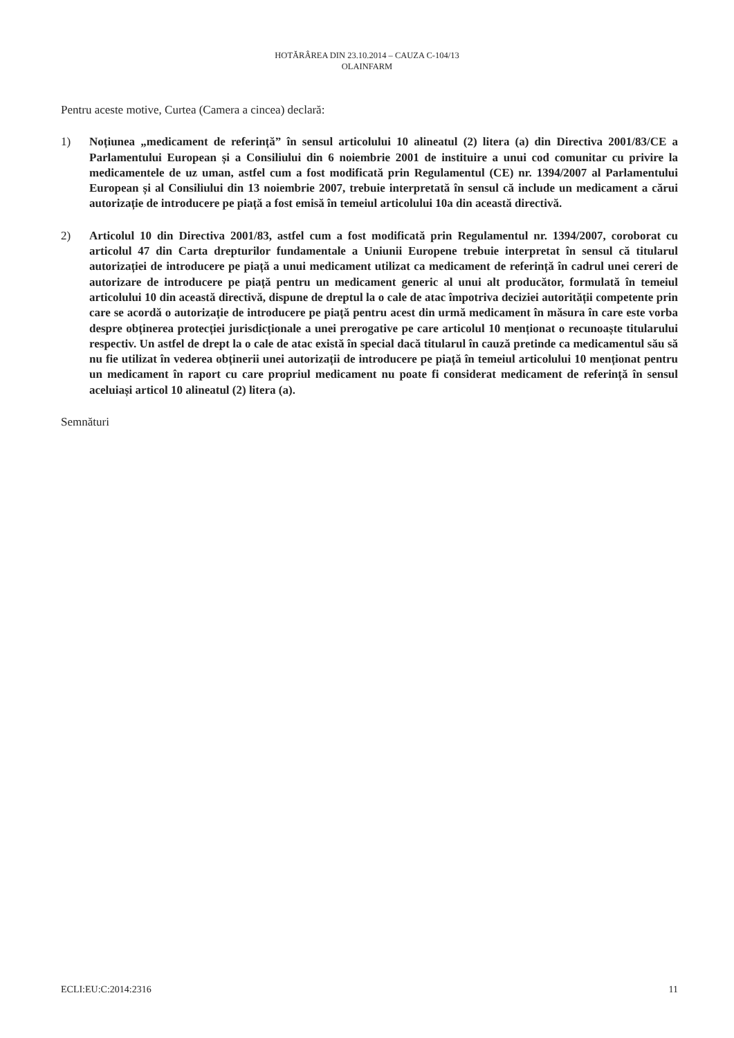HOTĂRÂREA DIN 23.10.2014 – CAUZA C-104/13
OLAINFARM
Pentru aceste motive, Curtea (Camera a cincea) declară:
1) Noțiunea „medicament de referință” în sensul articolului 10 alineatul (2) litera (a) din Directiva 2001/83/CE a Parlamentului European și a Consiliului din 6 noiembrie 2001 de instituire a unui cod comunitar cu privire la medicamentele de uz uman, astfel cum a fost modificată prin Regulamentul (CE) nr. 1394/2007 al Parlamentului European și al Consiliului din 13 noiembrie 2007, trebuie interpretată în sensul că include un medicament a cărui autorizație de introducere pe piață a fost emisă în temeiul articolului 10a din această directivă.
2) Articolul 10 din Directiva 2001/83, astfel cum a fost modificată prin Regulamentul nr. 1394/2007, coroborat cu articolul 47 din Carta drepturilor fundamentale a Uniunii Europene trebuie interpretat în sensul că titularul autorizației de introducere pe piață a unui medicament utilizat ca medicament de referință în cadrul unei cereri de autorizare de introducere pe piață pentru un medicament generic al unui alt producător, formulată în temeiul articolului 10 din această directivă, dispune de dreptul la o cale de atac împotriva deciziei autorității competente prin care se acordă o autorizație de introducere pe piață pentru acest din urmă medicament în măsura în care este vorba despre obținerea protecției jurisdicționale a unei prerogative pe care articolul 10 menționat o recunoaște titularului respectiv. Un astfel de drept la o cale de atac există în special dacă titularul în cauză pretinde ca medicamentul său să nu fie utilizat în vederea obținerii unei autorizații de introducere pe piață în temeiul articolului 10 menționat pentru un medicament în raport cu care propriul medicament nu poate fi considerat medicament de referință în sensul aceluiași articol 10 alineatul (2) litera (a).
Semnături
ECLI:EU:C:2014:2316 11